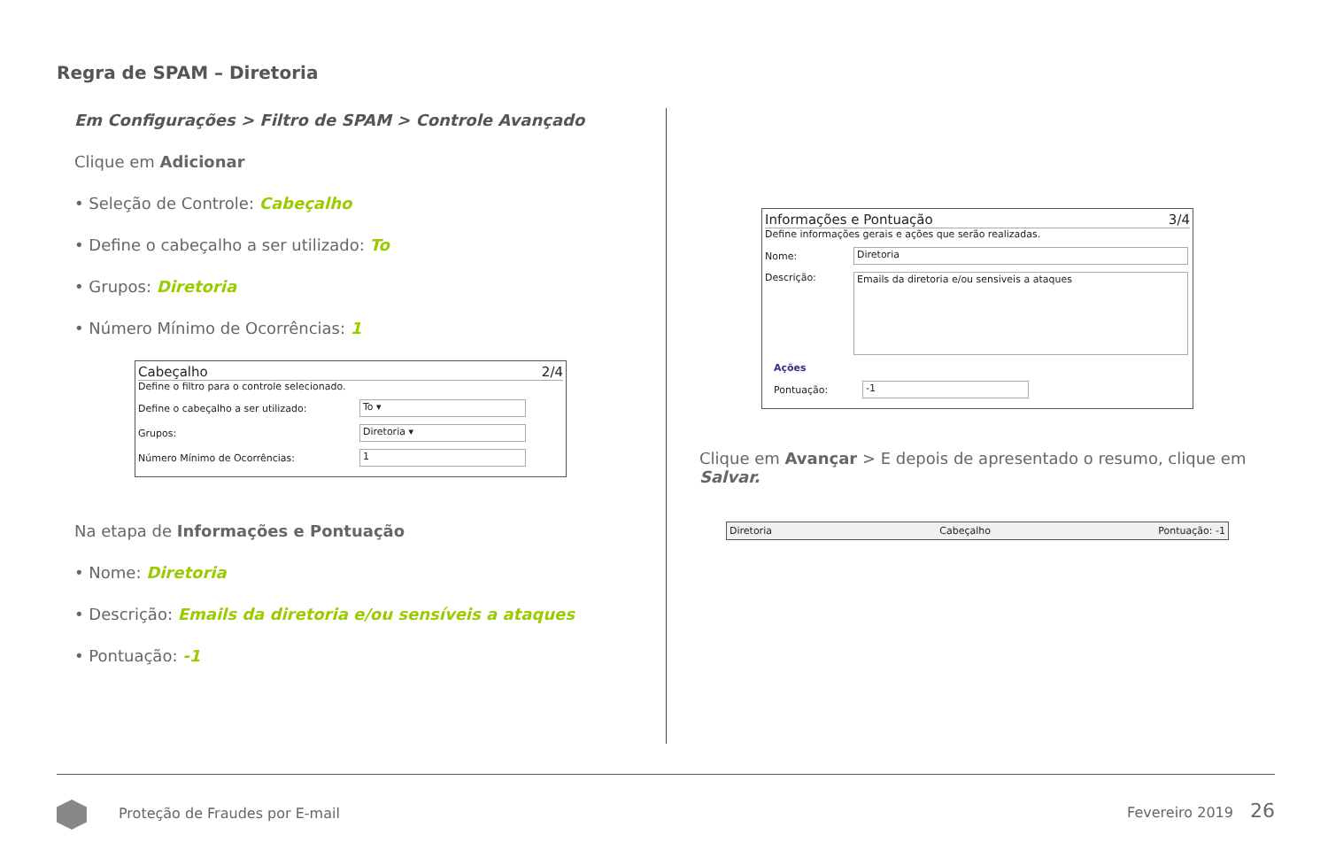Regra de SPAM – Diretoria
Em Configurações > Filtro de SPAM > Controle Avançado
Clique em Adicionar
• Seleção de Controle: Cabeçalho
• Define o cabeçalho a ser utilizado: To
• Grupos: Diretoria
• Número Mínimo de Ocorrências: 1
Cabeçalho 2/4
Define o filtro para o controle selecionado.
Define o cabeçalho a ser utilizado:
To ▾
Grupos:
Diretoria ▾
Número Mínimo de Ocorrências:
1
Na etapa de Informações e Pontuação
• Nome: Diretoria
• Descrição: Emails da diretoria e/ou sensíveis a ataques
• Pontuação: -1
Informações e Pontuação 3/4
Define informações gerais e ações que serão realizadas.
Nome:
Diretoria
Descrição:
Emails da diretoria e/ou sensiveis a ataques
Ações
Pontuação:
-1
Clique em Avançar > E depois de apresentado o resumo, clique em Salvar.
Diretoria Cabeçalho Pontuação: -1
Proteção de Fraudes por E-mail Fevereiro 2019 26